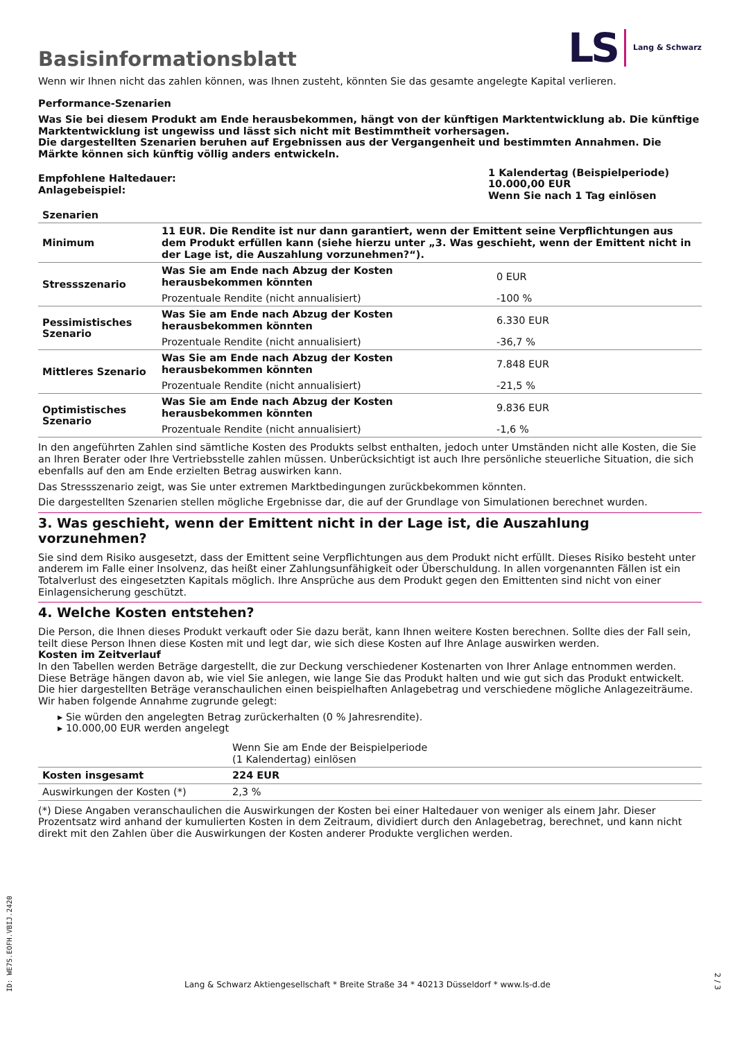Basisinformationsblatt
LS Lang & Schwarz
Wenn wir Ihnen nicht das zahlen können, was Ihnen zusteht, könnten Sie das gesamte angelegte Kapital verlieren.
Performance-Szenarien
Was Sie bei diesem Produkt am Ende herausbekommen, hängt von der künftigen Marktentwicklung ab. Die künftige Marktentwicklung ist ungewiss und lässt sich nicht mit Bestimmtheit vorhersagen.
Die dargestellten Szenarien beruhen auf Ergebnissen aus der Vergangenheit und bestimmten Annahmen. Die Märkte können sich künftig völlig anders entwickeln.
| Empfohlene Haltedauer: Anlagebeispiel: | 1 Kalendertag (Beispielperiode) 10.000,00 EUR Wenn Sie nach 1 Tag einlösen |
| Szenarien | | |
| --- | --- | --- |
| Minimum | 11 EUR. Die Rendite ist nur dann garantiert, wenn der Emittent seine Verpflichtungen aus dem Produkt erfüllen kann (siehe hierzu unter „3. Was geschieht, wenn der Emittent nicht in der Lage ist, die Auszahlung vorzunehmen?“). | |
| Stressszenario | Was Sie am Ende nach Abzug der Kosten herausbekommen könnten | 0 EUR |
| | Prozentuale Rendite (nicht annualisiert) | -100 % |
| Pessimistisches Szenario | Was Sie am Ende nach Abzug der Kosten herausbekommen könnten | 6.330 EUR |
| | Prozentuale Rendite (nicht annualisiert) | -36,7 % |
| Mittleres Szenario | Was Sie am Ende nach Abzug der Kosten herausbekommen könnten | 7.848 EUR |
| | Prozentuale Rendite (nicht annualisiert) | -21,5 % |
| Optimistisches Szenario | Was Sie am Ende nach Abzug der Kosten herausbekommen könnten | 9.836 EUR |
| | Prozentuale Rendite (nicht annualisiert) | -1,6 % |
In den angeführten Zahlen sind sämtliche Kosten des Produkts selbst enthalten, jedoch unter Umständen nicht alle Kosten, die Sie an Ihren Berater oder Ihre Vertriebsstelle zahlen müssen. Unberücksichtigt ist auch Ihre persönliche steuerliche Situation, die sich ebenfalls auf den am Ende erzielten Betrag auswirken kann.
Das Stressszenario zeigt, was Sie unter extremen Marktbedingungen zurückbekommen könnten.
Die dargestellten Szenarien stellen mögliche Ergebnisse dar, die auf der Grundlage von Simulationen berechnet wurden.
3. Was geschieht, wenn der Emittent nicht in der Lage ist, die Auszahlung vorzunehmen?
Sie sind dem Risiko ausgesetzt, dass der Emittent seine Verpflichtungen aus dem Produkt nicht erfüllt. Dieses Risiko besteht unter anderem im Falle einer Insolvenz, das heißt einer Zahlungsunfähigkeit oder Überschuldung. In allen vorgenannten Fällen ist ein Totalverlust des eingesetzten Kapitals möglich. Ihre Ansprüche aus dem Produkt gegen den Emittenten sind nicht von einer Einlagensicherung geschützt.
4. Welche Kosten entstehen?
Die Person, die Ihnen dieses Produkt verkauft oder Sie dazu berät, kann Ihnen weitere Kosten berechnen. Sollte dies der Fall sein, teilt diese Person Ihnen diese Kosten mit und legt dar, wie sich diese Kosten auf Ihre Anlage auswirken werden.
Kosten im Zeitverlauf
In den Tabellen werden Beträge dargestellt, die zur Deckung verschiedener Kostenarten von Ihrer Anlage entnommen werden. Diese Beträge hängen davon ab, wie viel Sie anlegen, wie lange Sie das Produkt halten und wie gut sich das Produkt entwickelt. Die hier dargestellten Beträge veranschaulichen einen beispielhaften Anlagebetrag und verschiedene mögliche Anlagezeiträume.
Wir haben folgende Annahme zugrunde gelegt:
▸ Sie würden den angelegten Betrag zurückerhalten (0 % Jahresrendite).
▸ 10.000,00 EUR werden angelegt
| | Wenn Sie am Ende der Beispielperiode (1 Kalendertag) einlösen |
| Kosten insgesamt | 224 EUR |
| Auswirkungen der Kosten (*) | 2,3 % |
(*) Diese Angaben veranschaulichen die Auswirkungen der Kosten bei einer Haltedauer von weniger als einem Jahr. Dieser Prozentsatz wird anhand der kumulierten Kosten in dem Zeitraum, dividiert durch den Anlagebetrag, berechnet, und kann nicht direkt mit den Zahlen über die Auswirkungen der Kosten anderer Produkte verglichen werden.
ID: WE7S.EOFH.VBIJ.2420
Lang & Schwarz Aktiengesellschaft * Breite Straße 34 * 40213 Düsseldorf * www.ls-d.de
2 / 3